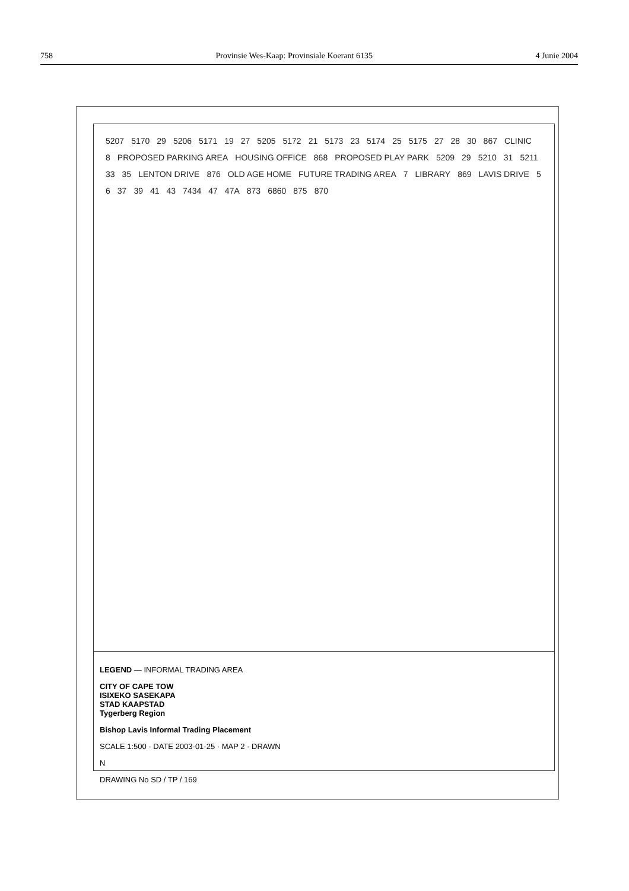758 Provinsie Wes-Kaap: Provinsiale Koerant 6135 4 Junie 2004
5207 5170 29 5206 5171 19 27 5205 5172 21 5173 23 5174 25 5175 27 28 30 867 CLINIC 8 PROPOSED PARKING AREA HOUSING OFFICE 868 PROPOSED PLAY PARK 5209 29 5210 31 5211 33 35 LENTON DRIVE 876 OLD AGE HOME FUTURE TRADING AREA 7 LIBRARY 869 LAVIS DRIVE 5 6 37 39 41 43 7434 47 47A 873 6860 875 870
LEGEND — INFORMAL TRADING AREA
CITY OF CAPE TOW
ISIXEKO SASEKAPA
STAD KAAPSTAD
Tygerberg Region
Bishop Lavis Informal Trading Placement
SCALE 1:500 · DATE 2003-01-25 · MAP 2 · DRAWN
N
DRAWING No SD / TP / 169